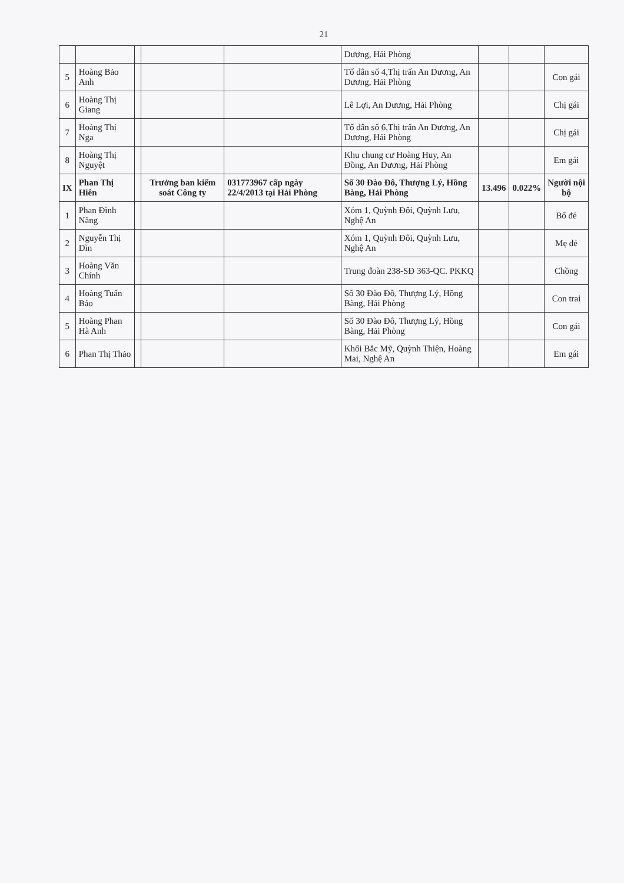21
| | | | | | Dương, Hải Phòng | | | |
| 5 | Hoàng Bảo Anh | | | | Tổ dân số 4,Thị trấn An Dương, An Dương, Hải Phòng | | | Con gái |
| 6 | Hoàng Thị Giang | | | | Lê Lợi, An Dương, Hải Phòng | | | Chị gái |
| 7 | Hoàng Thị Nga | | | | Tổ dân số 6,Thị trấn An Dương, An Dương, Hải Phòng | | | Chị gái |
| 8 | Hoàng Thị Nguyệt | | | | Khu chung cư Hoàng Huy, An Đồng, An Dương, Hải Phòng | | | Em gái |
| IX | Phan Thị Hiên | | Trưởng ban kiểm soát Công ty | 031773967 cấp ngày 22/4/2013 tại Hải Phòng | Số 30 Đào Đô, Thượng Lý, Hồng Bàng, Hải Phòng | 13.496 | 0.022% | Người nội bộ |
| 1 | Phan Đình Năng | | | | Xóm 1, Quỳnh Đôi, Quỳnh Lưu, Nghệ An | | | Bố đẻ |
| 2 | Nguyễn Thị Dìn | | | | Xóm 1, Quỳnh Đôi, Quỳnh Lưu, Nghệ An | | | Mẹ đẻ |
| 3 | Hoàng Văn Chính | | | | Trung đoàn 238-SĐ 363-QC. PKKQ | | | Chồng |
| 4 | Hoàng Tuấn Bảo | | | | Số 30 Đào Đô, Thượng Lý, Hồng Bàng, Hải Phòng | | | Con trai |
| 5 | Hoàng Phan Hà Anh | | | | Số 30 Đào Đô, Thượng Lý, Hồng Bàng, Hải Phòng | | | Con gái |
| 6 | Phan Thị Thảo | | | | Khối Bắc Mỹ, Quỳnh Thiện, Hoàng Mai, Nghệ An | | | Em gái |